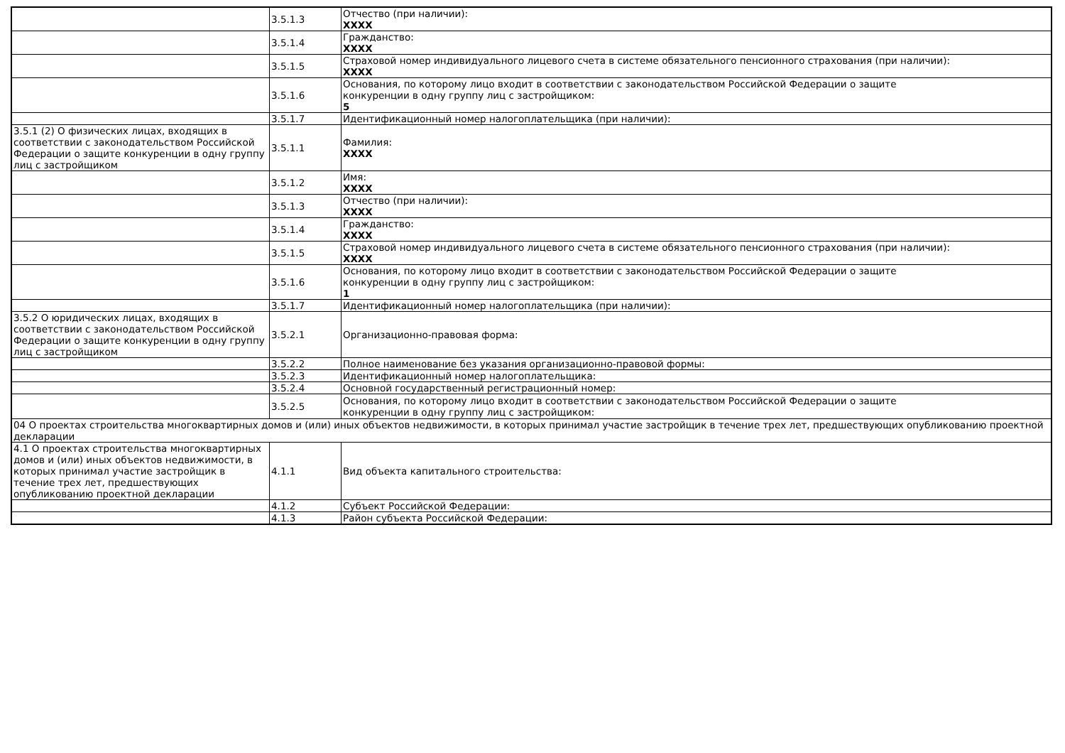| | 3.5.1.3 | Отчество (при наличии): XXXX |
| | 3.5.1.4 | Гражданство: XXXX |
| | 3.5.1.5 | Страховой номер индивидуального лицевого счета в системе обязательного пенсионного страхования (при наличии): XXXX |
| | 3.5.1.6 | Основания, по которому лицо входит в соответствии с законодательством Российской Федерации о защите конкуренции в одну группу лиц с застройщиком: 5 |
| | 3.5.1.7 | Идентификационный номер налогоплательщика (при наличии): |
| 3.5.1 (2) О физических лицах, входящих в соответствии с законодательством Российской Федерации о защите конкуренции в одну группу лиц с застройщиком | 3.5.1.1 | Фамилия: XXXX |
| | 3.5.1.2 | Имя: XXXX |
| | 3.5.1.3 | Отчество (при наличии): XXXX |
| | 3.5.1.4 | Гражданство: XXXX |
| | 3.5.1.5 | Страховой номер индивидуального лицевого счета в системе обязательного пенсионного страхования (при наличии): XXXX |
| | 3.5.1.6 | Основания, по которому лицо входит в соответствии с законодательством Российской Федерации о защите конкуренции в одну группу лиц с застройщиком: 1 |
| | 3.5.1.7 | Идентификационный номер налогоплательщика (при наличии): |
| 3.5.2 О юридических лицах, входящих в соответствии с законодательством Российской Федерации о защите конкуренции в одну группу лиц с застройщиком | 3.5.2.1 | Организационно-правовая форма: |
| | 3.5.2.2 | Полное наименование без указания организационно-правовой формы: |
| | 3.5.2.3 | Идентификационный номер налогоплательщика: |
| | 3.5.2.4 | Основной государственный регистрационный номер: |
| | 3.5.2.5 | Основания, по которому лицо входит в соответствии с законодательством Российской Федерации о защите конкуренции в одну группу лиц с застройщиком: |
| 04 О проектах строительства многоквартирных домов и (или) иных объектов недвижимости, в которых принимал участие застройщик в течение трех лет, предшествующих опубликованию проектной декларации | | |
| 4.1 О проектах строительства многоквартирных домов и (или) иных объектов недвижимости, в которых принимал участие застройщик в течение трех лет, предшествующих опубликованию проектной декларации | 4.1.1 | Вид объекта капитального строительства: |
| | 4.1.2 | Субъект Российской Федерации: |
| | 4.1.3 | Район субъекта Российской Федерации: |